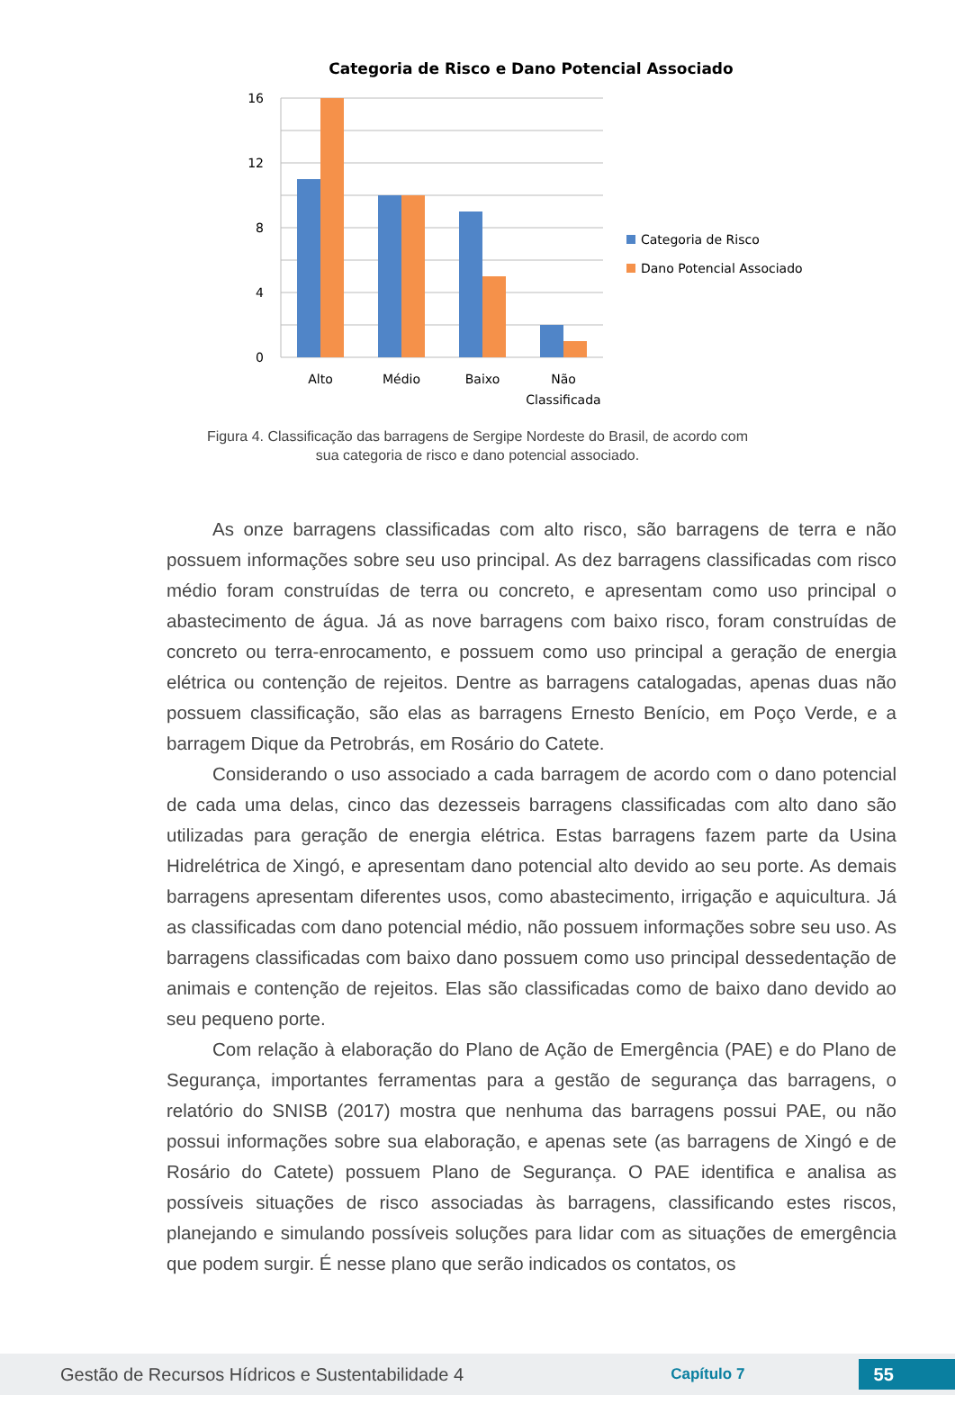Categoria de Risco e Dano Potencial Associado
16
12
8
4
0
Alto
Médio
Baixo
Não
Classificada
Categoria de Risco
Dano Potencial Associado
Figura 4. Classificação das barragens de Sergipe Nordeste do Brasil, de acordo com sua categoria de risco e dano potencial associado.
As onze barragens classificadas com alto risco, são barragens de terra e não possuem informações sobre seu uso principal. As dez barragens classificadas com risco médio foram construídas de terra ou concreto, e apresentam como uso principal o abastecimento de água. Já as nove barragens com baixo risco, foram construídas de concreto ou terra-enrocamento, e possuem como uso principal a geração de energia elétrica ou contenção de rejeitos. Dentre as barragens catalogadas, apenas duas não possuem classificação, são elas as barragens Ernesto Benício, em Poço Verde, e a barragem Dique da Petrobrás, em Rosário do Catete.
Considerando o uso associado a cada barragem de acordo com o dano potencial de cada uma delas, cinco das dezesseis barragens classificadas com alto dano são utilizadas para geração de energia elétrica. Estas barragens fazem parte da Usina Hidrelétrica de Xingó, e apresentam dano potencial alto devido ao seu porte. As demais barragens apresentam diferentes usos, como abastecimento, irrigação e aquicultura. Já as classificadas com dano potencial médio, não possuem informações sobre seu uso. As barragens classificadas com baixo dano possuem como uso principal dessedentação de animais e contenção de rejeitos. Elas são classificadas como de baixo dano devido ao seu pequeno porte.
Com relação à elaboração do Plano de Ação de Emergência (PAE) e do Plano de Segurança, importantes ferramentas para a gestão de segurança das barragens, o relatório do SNISB (2017) mostra que nenhuma das barragens possui PAE, ou não possui informações sobre sua elaboração, e apenas sete (as barragens de Xingó e de Rosário do Catete) possuem Plano de Segurança. O PAE identifica e analisa as possíveis situações de risco associadas às barragens, classificando estes riscos, planejando e simulando possíveis soluções para lidar com as situações de emergência que podem surgir. É nesse plano que serão indicados os contatos, os
Gestão de Recursos Hídricos e Sustentabilidade 4 Capítulo 7 55